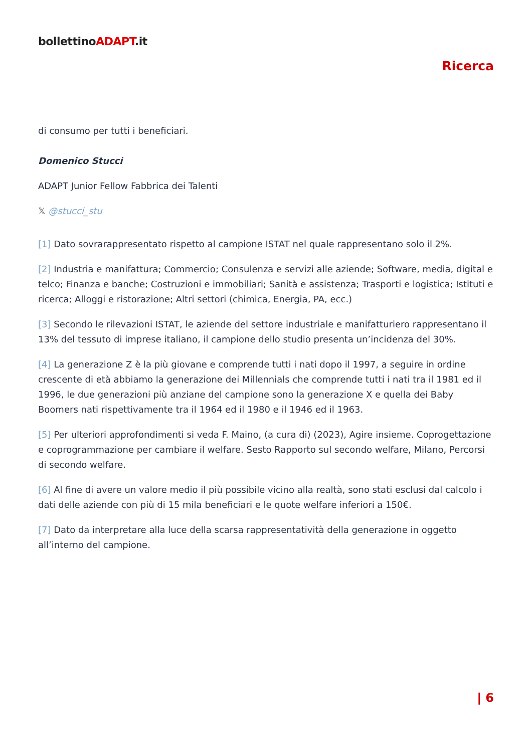bollettinoADAPT.it
Ricerca
di consumo per tutti i beneficiari.
Domenico Stucci
ADAPT Junior Fellow Fabbrica dei Talenti
𝕏 @stucci_stu
[1] Dato sovrarappresentato rispetto al campione ISTAT nel quale rappresentano solo il 2%.
[2] Industria e manifattura; Commercio; Consulenza e servizi alle aziende; Software, media, digital e telco; Finanza e banche; Costruzioni e immobiliari; Sanità e assistenza; Trasporti e logistica; Istituti e ricerca; Alloggi e ristorazione; Altri settori (chimica, Energia, PA, ecc.)
[3] Secondo le rilevazioni ISTAT, le aziende del settore industriale e manifatturiero rappresentano il 13% del tessuto di imprese italiano, il campione dello studio presenta un’incidenza del 30%.
[4] La generazione Z è la più giovane e comprende tutti i nati dopo il 1997, a seguire in ordine crescente di età abbiamo la generazione dei Millennials che comprende tutti i nati tra il 1981 ed il 1996, le due generazioni più anziane del campione sono la generazione X e quella dei Baby Boomers nati rispettivamente tra il 1964 ed il 1980 e il 1946 ed il 1963.
[5] Per ulteriori approfondimenti si veda F. Maino, (a cura di) (2023), Agire insieme. Coprogettazione e coprogrammazione per cambiare il welfare. Sesto Rapporto sul secondo welfare, Milano, Percorsi di secondo welfare.
[6] Al fine di avere un valore medio il più possibile vicino alla realtà, sono stati esclusi dal calcolo i dati delle aziende con più di 15 mila beneficiari e le quote welfare inferiori a 150€.
[7] Dato da interpretare alla luce della scarsa rappresentatività della generazione in oggetto all’interno del campione.
| 6